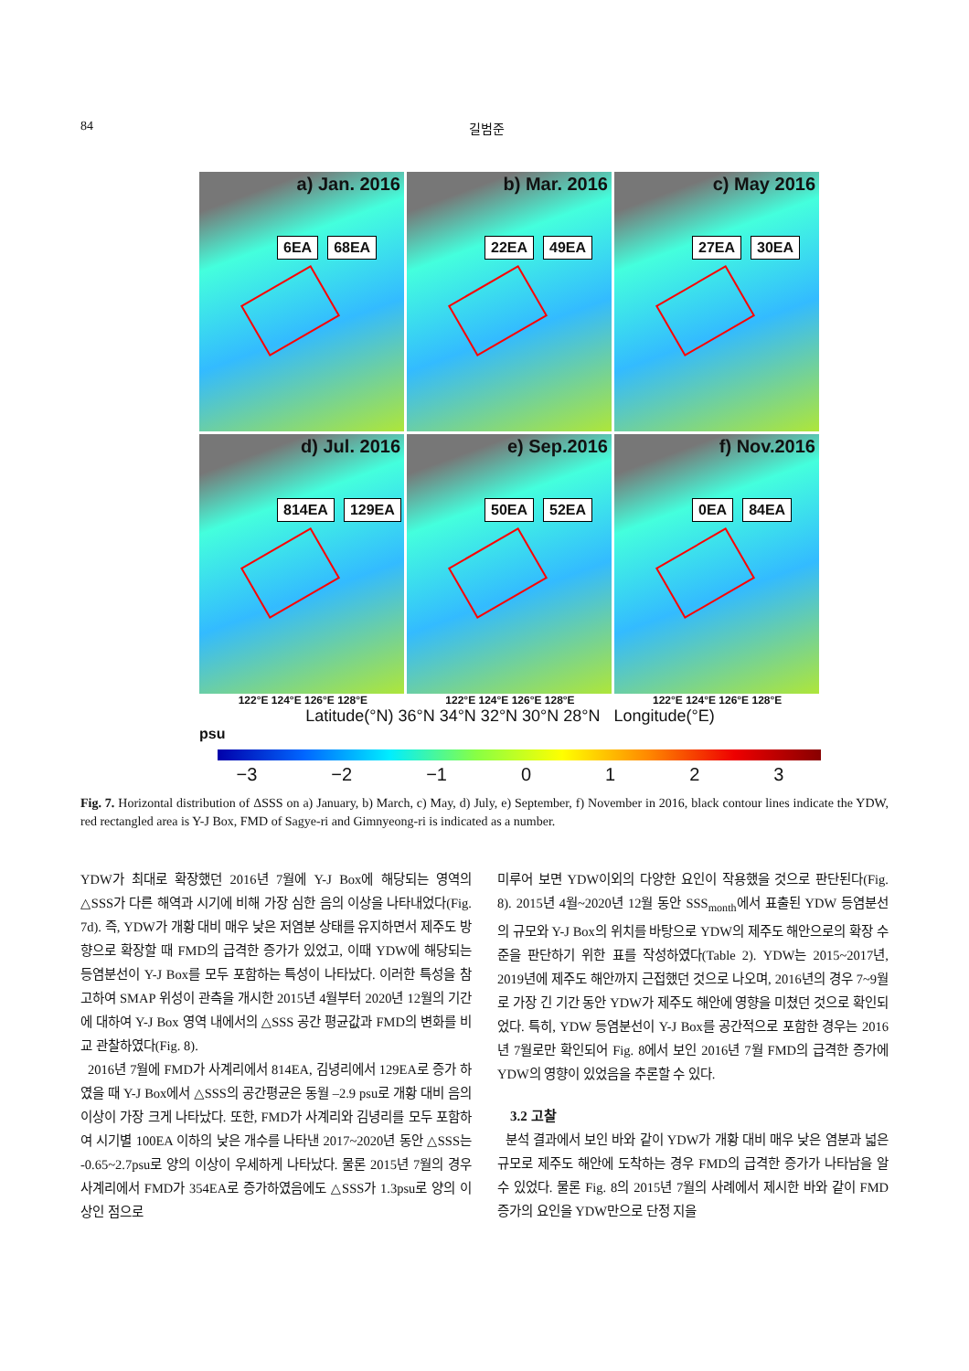84 길범준
a) Jan. 2016
6EA 68EA
b) Mar. 2016
22EA 49EA
c) May 2016
27EA 30EA
d) Jul. 2016
814EA 129EA
e) Sep.2016
50EA 52EA
f) Nov.2016
0EA 84EA
122°E 124°E 126°E 128°E 122°E 124°E 126°E 128°E 122°E 124°E 126°E 128°E
Latitude(°N) 36°N 34°N 32°N 30°N 28°N Longitude(°E)
psu
−3 −2 −1 0123
Fig. 7. Horizontal distribution of ΔSSS on a) January, b) March, c) May, d) July, e) September, f) November in 2016, black contour lines indicate the YDW, red rectangled area is Y-J Box, FMD of Sagye-ri and Gimnyeong-ri is indicated as a number.
YDW가 최대로 확장했던 2016년 7월에 Y-J Box에 해당되는 영역의 △SSS가 다른 해역과 시기에 비해 가장 심한 음의 이상을 나타내었다(Fig. 7d). 즉, YDW가 개황 대비 매우 낮은 저염분 상태를 유지하면서 제주도 방향으로 확장할 때 FMD의 급격한 증가가 있었고, 이때 YDW에 해당되는 등염분선이 Y-J Box를 모두 포함하는 특성이 나타났다. 이러한 특성을 참고하여 SMAP 위성이 관측을 개시한 2015년 4월부터 2020년 12월의 기간에 대하여 Y-J Box 영역 내에서의 △SSS 공간 평균값과 FMD의 변화를 비교 관찰하였다(Fig. 8).
2016년 7월에 FMD가 사계리에서 814EA, 김녕리에서 129EA로 증가 하였을 때 Y-J Box에서 △SSS의 공간평균은 동월 –2.9 psu로 개황 대비 음의 이상이 가장 크게 나타났다. 또한, FMD가 사계리와 김녕리를 모두 포함하여 시기별 100EA 이하의 낮은 개수를 나타낸 2017~2020년 동안 △SSS는 -0.65~2.7psu로 양의 이상이 우세하게 나타났다. 물론 2015년 7월의 경우 사계리에서 FMD가 354EA로 증가하였음에도 △SSS가 1.3psu로 양의 이상인 점으로
미루어 보면 YDW이외의 다양한 요인이 작용했을 것으로 판단된다(Fig. 8). 2015년 4월~2020년 12월 동안 SSS<sub>month</sub>에서 표출된 YDW 등염분선의 규모와 Y-J Box의 위치를 바탕으로 YDW의 제주도 해안으로의 확장 수준을 판단하기 위한 표를 작성하였다(Table 2). YDW는 2015~2017년, 2019년에 제주도 해안까지 근접했던 것으로 나오며, 2016년의 경우 7~9월로 가장 긴 기간 동안 YDW가 제주도 해안에 영향을 미쳤던 것으로 확인되었다. 특히, YDW 등염분선이 Y-J Box를 공간적으로 포함한 경우는 2016년 7월로만 확인되어 Fig. 8에서 보인 2016년 7월 FMD의 급격한 증가에 YDW의 영향이 있었음을 추론할 수 있다.
3.2 고찰
분석 결과에서 보인 바와 같이 YDW가 개황 대비 매우 낮은 염분과 넓은 규모로 제주도 해안에 도착하는 경우 FMD의 급격한 증가가 나타남을 알 수 있었다. 물론 Fig. 8의 2015년 7월의 사례에서 제시한 바와 같이 FMD 증가의 요인을 YDW만으로 단정 지을